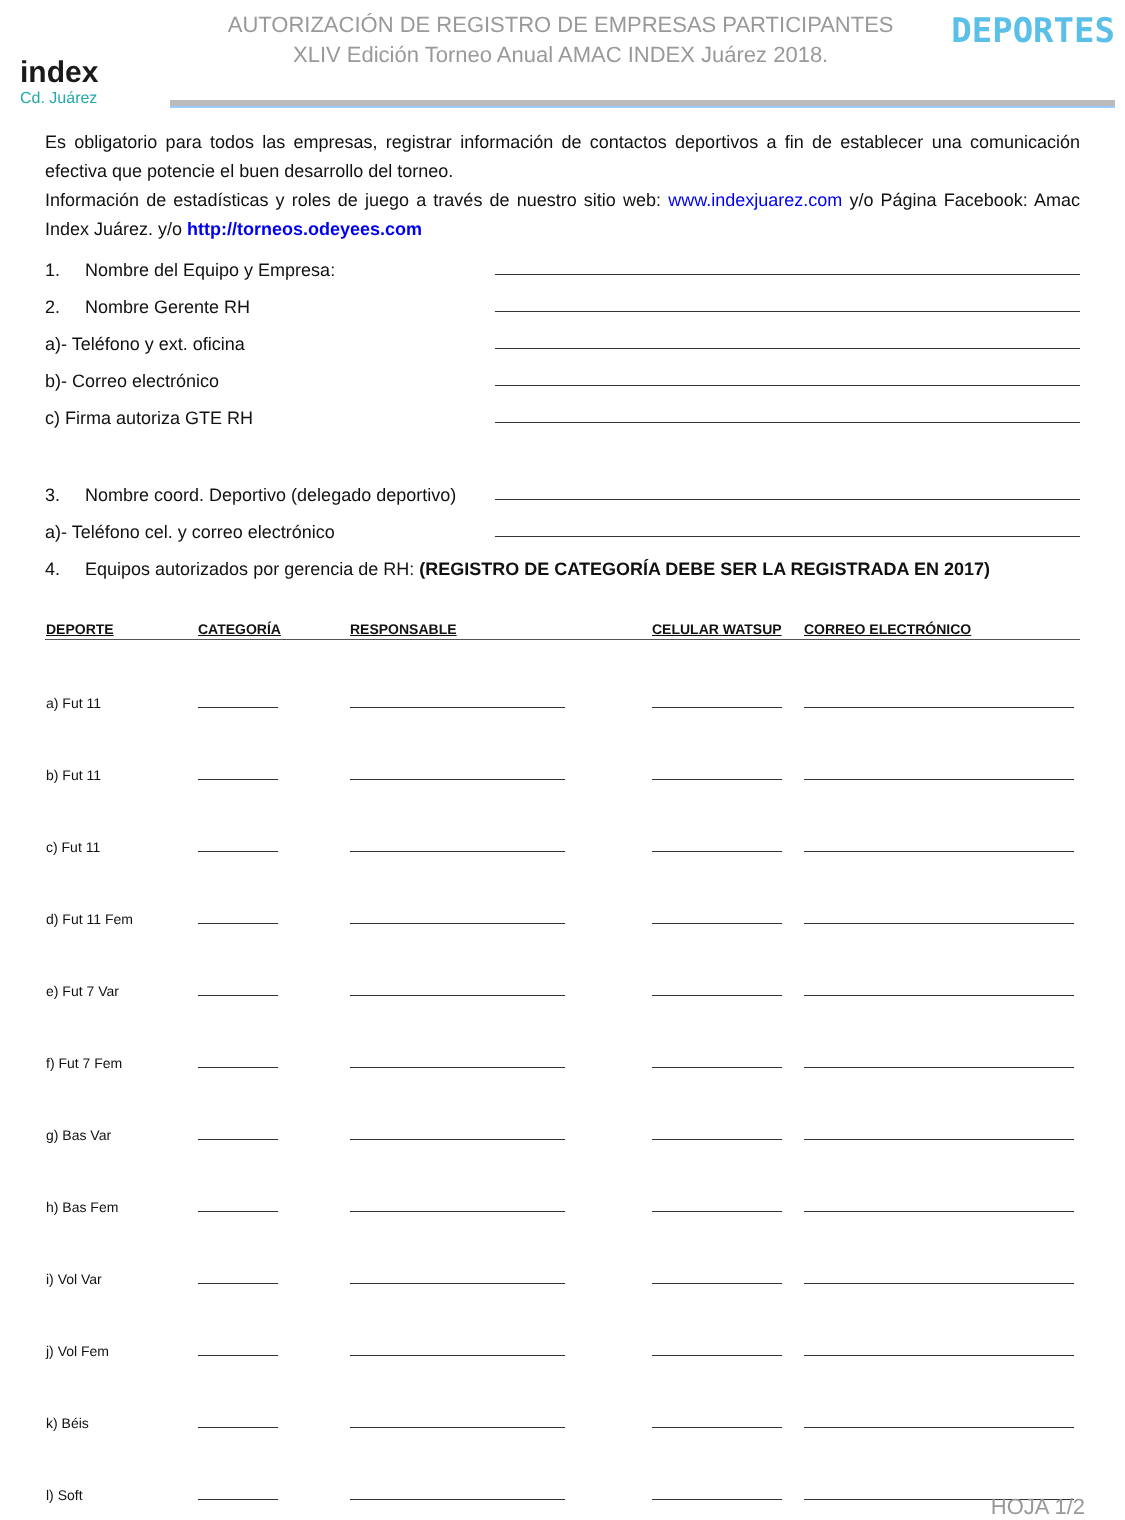index
Cd. Juárez
AUTORIZACIÓN DE REGISTRO DE EMPRESAS PARTICIPANTES
XLIV Edición Torneo Anual AMAC INDEX Juárez 2018.
DEPORTES
Es obligatorio para todos las empresas, registrar información de contactos deportivos a fin de establecer una comunicación efectiva que potencie el buen desarrollo del torneo.
Información de estadísticas y roles de juego a través de nuestro sitio web: www.indexjuarez.com y/o Página Facebook: Amac Index Juárez. y/o http://torneos.odeyees.com
1. Nombre del Equipo y Empresa:
2. Nombre Gerente RH
a)- Teléfono y ext. oficina
b)- Correo electrónico
c) Firma autoriza GTE RH
3. Nombre coord. Deportivo (delegado deportivo)
a)- Teléfono cel. y correo electrónico
4. Equipos autorizados por gerencia de RH: (REGISTRO DE CATEGORÍA DEBE SER LA REGISTRADA EN 2017)
| DEPORTE | CATEGORÍA | RESPONSABLE | CELULAR WATSUP | CORREO ELECTRÓNICO |
| --- | --- | --- | --- | --- |
| a) Fut 11 | | | | |
| b) Fut 11 | | | | |
| c) Fut 11 | | | | |
| d) Fut 11 Fem | | | | |
| e) Fut 7 Var | | | | |
| f) Fut 7 Fem | | | | |
| g) Bas Var | | | | |
| h) Bas Fem | | | | |
| i) Vol Var | | | | |
| j) Vol Fem | | | | |
| k) Béis | | | | |
| l) Soft | | | | |
HOJA 1/2